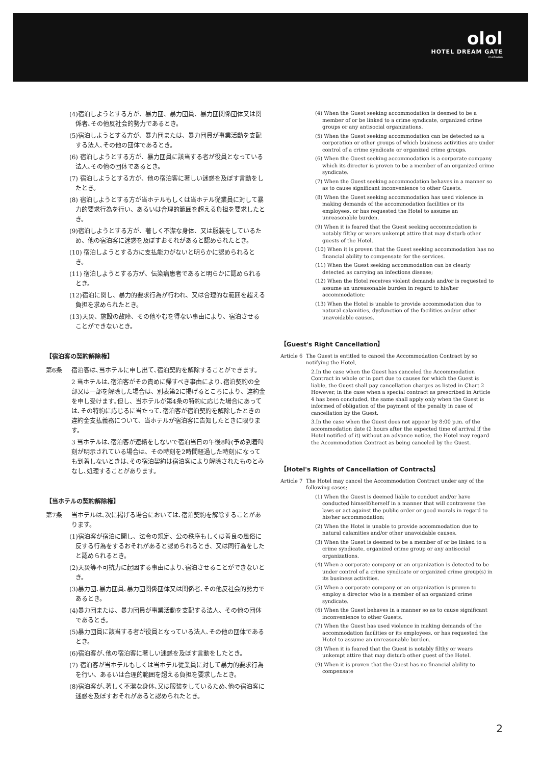olol
HOTEL DREAM GATE
maihama
(4)宿泊しようとする方が、暴力団、暴力団員、暴力団関係団体又は関係者､その他反社会的勢力であるとき。
(5)宿泊しようとする方が、暴力団または、暴力団員が事業活動を支配する法人､その他の団体であるとき。
(6) 宿泊しようとする方が、暴力団員に該当する者が役員となっている法人､その他の団体であるとき。
(7) 宿泊しようとする方が、他の宿泊客に著しい迷惑を及ぼす言動をしたとき。
(8) 宿泊しようとする方が当ホテルもしくは当ホテル従業員に対して暴力的要求行為を行い、あるいは合理的範囲を超える負担を要求したとき。
(9)宿泊しようとする方が、著しく不潔な身体、又は服装をしているため、他の宿泊客に迷惑を及ぼすおそれがあると認められたとき。
(10) 宿泊しようとする方に支払能力がないと明らかに認められるとき。
(11) 宿泊しようとする方が、伝染病患者であると明らかに認められるとき。
(12)宿泊に関し、暴力的要求行為が行われ、又は合理的な範囲を超える負担を求められたとき。
(13)天災、施設の故障、その他やむを得ない事由により、宿泊させることができないとき。
【宿泊客の契約解除権】
第6条 宿泊客は､当ホテルに申し出て､宿泊契約を解除することができます。
2 当ホテルは､宿泊客がその責めに帰すべき事由により､宿泊契約の全部又は一部を解除した場合は、別表第2に掲げるところにより、違約金を申し受けます｡但し、当ホテルが第4条の特約に応じた場合にあっては､その特約に応じるに当たって､宿泊客が宿泊契約を解除したときの違約金支払義務について、当ホテルが宿泊客に告知したときに限ります。
3 当ホテルは､宿泊客が連絡をしないで宿泊当日の午後8時(予め到着時刻が明示されている場合は、その時刻を2時間経過した時刻)になっても到着しないときは､その宿泊契約は宿泊客により解除されたものとみなし､処理することがあります。
【当ホテルの契約解除権】
第7条 当ホテルは､次に掲げる場合においては､宿泊契約を解除することがあります。
(1)宿泊客が宿泊に関し、法令の規定、公の秩序もしくは善良の風俗に反する行為をするおそれがあると認められるとき、又は同行為をしたと認められるとき。
(2)天災等不可抗力に起因する事由により､宿泊させることができないとき。
(3)暴力団､暴力団員､暴力団関係団体又は関係者､その他反社会的勢力であるとき。
(4)暴力団または、暴力団員が事業活動を支配する法人、その他の団体であるとき。
(5)暴力団員に該当する者が役員となっている法人､その他の団体であるとき。
(6)宿泊客が､他の宿泊客に著しい迷惑を及ぼす言動をしたとき。
(7) 宿泊客が当ホテルもしくは当ホテル従業員に対して暴力的要求行為を行い、あるいは合理的範囲を超える負担を要求したとき。
(8)宿泊客が､著しく不潔な身体､又は服装をしているため､他の宿泊客に迷惑を及ぼすおそれがあると認められたとき。
(4) When the Guest seeking accommodation is deemed to be a member of or be linked to a crime syndicate, organized crime groups or any antisocial organizations.
(5) When the Guest seeking accommodation can be detected as a corporation or other groups of which business activities are under control of a crime syndicate or organized crime groups.
(6) When the Guest seeking accommodation is a corporate company which its director is proven to be a member of an organized crime syndicate.
(7) When the Guest seeking accommodation behaves in a manner so as to cause significant inconvenience to other Guests.
(8) When the Guest seeking accommodation has used violence in making demands of the accommodation facilities or its employees, or has requested the Hotel to assume an unreasonable burden.
(9) When it is feared that the Guest seeking accommodation is notably filthy or wears unkempt attire that may disturb other guests of the Hotel.
(10) When it is proven that the Guest seeking accommodation has no financial ability to compensate for the services.
(11) When the Guest seeking accommodation can be clearly detected as carrying an infections disease;
(12) When the Hotel receives violent demands and/or is requested to assume an unreasonable burden in regard to his/her accommodation;
(13) When the Hotel is unable to provide accommodation due to natural calamities, dysfunction of the facilities and/or other unavoidable causes.
【Guest's Right Cancellation】
Article 6
The Guest is entitled to cancel the Accommodation Contract by so notifying the Hotel,
2.In the case when the Guest has canceled the Accommodation Contract in whole or in part due to causes for which the Guest is liable, the Guest shall pay cancellation charges as listed in Chart 2 However, in the case when a special contract as prescribed in Article 4 has been concluded, the same shall apply only when the Guest is informed of obligation of the payment of the penalty in case of cancellation by the Guest.
3.In the case when the Guest does not appear by 8:00 p.m. of the accommodation date (2 hours after the expected time of arrival if the Hotel notified of it) without an advance notice, the Hotel may regard the Accommodation Contract as being canceled by the Guest.
【Hotel's Rights of Cancellation of Contracts】
Article 7
The Hotel may cancel the Accommodation Contract under any of the following cases;
(1) When the Guest is deemed liable to conduct and/or have conducted himself/herself in a manner that will contravene the laws or act against the public order or good morals in regard to his/her accommodation;
(2) When the Hotel is unable to provide accommodation due to natural calamities and/or other unavoidable causes.
(3) When the Guest is deemed to be a member of or be linked to a crime syndicate, organized crime group or any antisocial organizations.
(4) When a corporate company or an organization is detected to be under control of a crime syndicate or organized crime group(s) in its business activities.
(5) When a corporate company or an organization is proven to employ a director who is a member of an organized crime syndicate.
(6) When the Guest behaves in a manner so as to cause significant inconvenience to other Guests.
(7) When the Guest has used violence in making demands of the accommodation facilities or its employees, or has requested the Hotel to assume an unreasonable burden.
(8) When it is feared that the Guest is notably filthy or wears unkempt attire that may disturb other guest of the Hotel.
(9) When it is proven that the Guest has no financial ability to compensate
2